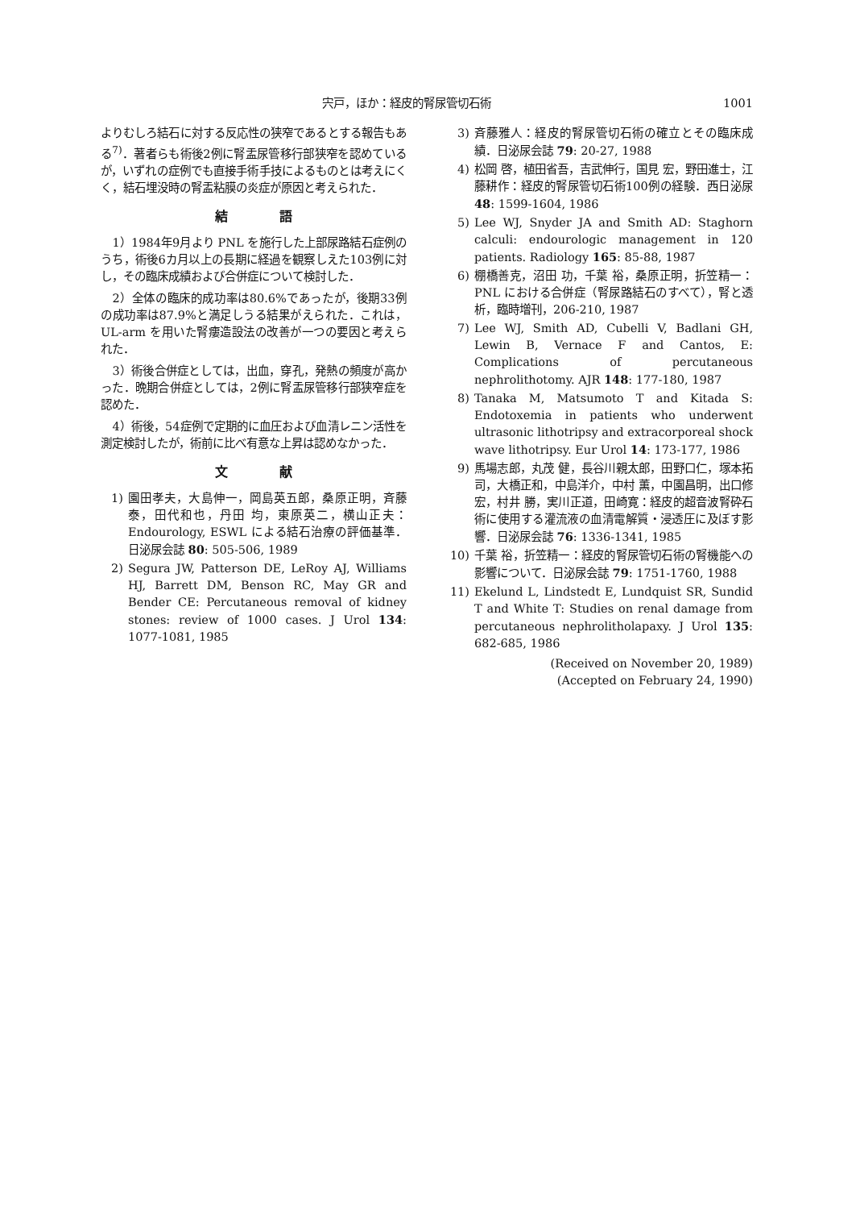宍戸，ほか：経皮的腎尿管切石術 1001
よりむしろ結石に対する反応性の狭窄であるとする報告もある<sup>7)</sup>．著者らも術後2例に腎盂尿管移行部狭窄を認めているが，いずれの症例でも直接手術手技によるものとは考えにくく，結石埋没時の腎盂粘膜の炎症が原因と考えられた．
結語
1）1984年9月より PNL を施行した上部尿路結石症例のうち，術後6カ月以上の長期に経過を観察しえた103例に対し，その臨床成績および合併症について検討した．
2）全体の臨床的成功率は80.6%であったが，後期33例の成功率は87.9%と満足しうる結果がえられた．これは，UL-arm を用いた腎瘻造設法の改善が一つの要因と考えられた．
3）術後合併症としては，出血，穿孔，発熱の頻度が高かった．晩期合併症としては，2例に腎盂尿管移行部狭窄症を認めた．
4）術後，54症例で定期的に血圧および血清レニン活性を測定検討したが，術前に比べ有意な上昇は認めなかった．
文献
1) 園田孝夫，大島伸一，岡島英五郎，桑原正明，斉藤 泰，田代和也，丹田 均，東原英二，横山正夫：Endourology, ESWL による結石治療の評価基準．日泌尿会誌 80: 505-506, 1989
2) Segura JW, Patterson DE, LeRoy AJ, Williams HJ, Barrett DM, Benson RC, May GR and Bender CE: Percutaneous removal of kidney stones: review of 1000 cases. J Urol 134: 1077-1081, 1985
3) 斉藤雅人：経皮的腎尿管切石術の確立とその臨床成績．日泌尿会誌 79: 20-27, 1988
4) 松岡 啓，植田省吾，吉武伸行，国見 宏，野田進士，江藤耕作：経皮的腎尿管切石術100例の経験．西日泌尿 48: 1599-1604, 1986
5) Lee WJ, Snyder JA and Smith AD: Staghorn calculi: endourologic management in 120 patients. Radiology 165: 85-88, 1987
6) 棚橋善克，沼田 功，千葉 裕，桑原正明，折笠精一：PNL における合併症（腎尿路結石のすべて），腎と透析，臨時増刊，206-210, 1987
7) Lee WJ, Smith AD, Cubelli V, Badlani GH, Lewin B, Vernace F and Cantos, E: Complications of percutaneous nephrolithotomy. AJR 148: 177-180, 1987
8) Tanaka M, Matsumoto T and Kitada S: Endotoxemia in patients who underwent ultrasonic lithotripsy and extracorporeal shock wave lithotripsy. Eur Urol 14: 173-177, 1986
9) 馬場志郎，丸茂 健，長谷川親太郎，田野口仁，塚本拓司，大橋正和，中島洋介，中村 薫，中園昌明，出口修宏，村井 勝，実川正道，田崎寛：経皮的超音波腎砕石術に使用する灌流液の血清電解質・浸透圧に及ぼす影響．日泌尿会誌 76: 1336-1341, 1985
10) 千葉 裕，折笠精一：経皮的腎尿管切石術の腎機能への影響について．日泌尿会誌 79: 1751-1760, 1988
11) Ekelund L, Lindstedt E, Lundquist SR, Sundid T and White T: Studies on renal damage from percutaneous nephrolitholapaxy. J Urol 135: 682-685, 1986
(Received on November 20, 1989)
(Accepted on February 24, 1990)